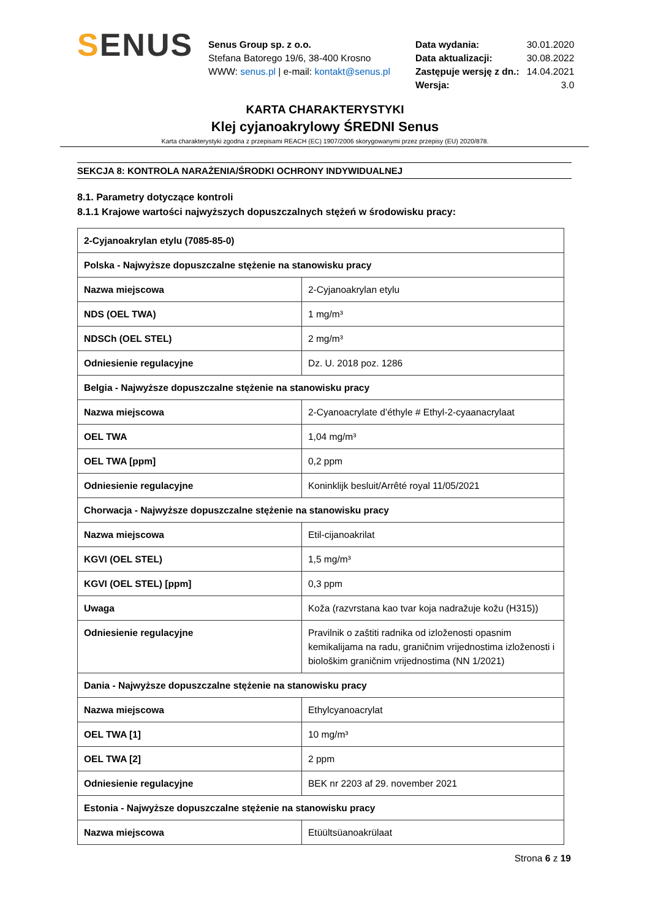SENUS
Senus Group sp. z o.o.
Stefana Batorego 19/6, 38-400 Krosno
WWW: senus.pl | e-mail: kontakt@senus.pl
| Data wydania: | 30.01.2020 |
| Data aktualizacji: | 30.08.2022 |
| Zastępuje wersję z dn.: | 14.04.2021 |
| Wersja: | 3.0 |
KARTA CHARAKTERYSTYKI
Klej cyjanoakrylowy ŚREDNI Senus
Karta charakterystyki zgodna z przepisami REACH (EC) 1907/2006 skorygowanymi przez przepisy (EU) 2020/878.
SEKCJA 8: KONTROLA NARAŻENIA/ŚRODKI OCHRONY INDYWIDUALNEJ
8.1. Parametry dotyczące kontroli
8.1.1 Krajowe wartości najwyższych dopuszczalnych stężeń w środowisku pracy:
| 2-Cyjanoakrylan etylu (7085-85-0) | |
| Polska - Najwyższe dopuszczalne stężenie na stanowisku pracy | |
| Nazwa miejscowa | 2-Cyjanoakrylan etylu |
| NDS (OEL TWA) | 1 mg/m³ |
| NDSCh (OEL STEL) | 2 mg/m³ |
| Odniesienie regulacyjne | Dz. U. 2018 poz. 1286 |
| Belgia - Najwyższe dopuszczalne stężenie na stanowisku pracy | |
| Nazwa miejscowa | 2-Cyanoacrylate d’éthyle # Ethyl-2-cyaanacrylaat |
| OEL TWA | 1,04 mg/m³ |
| OEL TWA [ppm] | 0,2 ppm |
| Odniesienie regulacyjne | Koninklijk besluit/Arrêté royal 11/05/2021 |
| Chorwacja - Najwyższe dopuszczalne stężenie na stanowisku pracy | |
| Nazwa miejscowa | Etil-cijanoakrilat |
| KGVI (OEL STEL) | 1,5 mg/m³ |
| KGVI (OEL STEL) [ppm] | 0,3 ppm |
| Uwaga | Koža (razvrstana kao tvar koja nadražuje kožu (H315)) |
| Odniesienie regulacyjne | Pravilnik o zaštiti radnika od izloženosti opasnim kemikalijama na radu, graničnim vrijednostima izloženosti i biološkim graničnim vrijednostima (NN 1/2021) |
| Dania - Najwyższe dopuszczalne stężenie na stanowisku pracy | |
| Nazwa miejscowa | Ethylcyanoacrylat |
| OEL TWA [1] | 10 mg/m³ |
| OEL TWA [2] | 2 ppm |
| Odniesienie regulacyjne | BEK nr 2203 af 29. november 2021 |
| Estonia - Najwyższe dopuszczalne stężenie na stanowisku pracy | |
| Nazwa miejscowa | Etüültsüanoakrülaat |
Strona 6 z 19